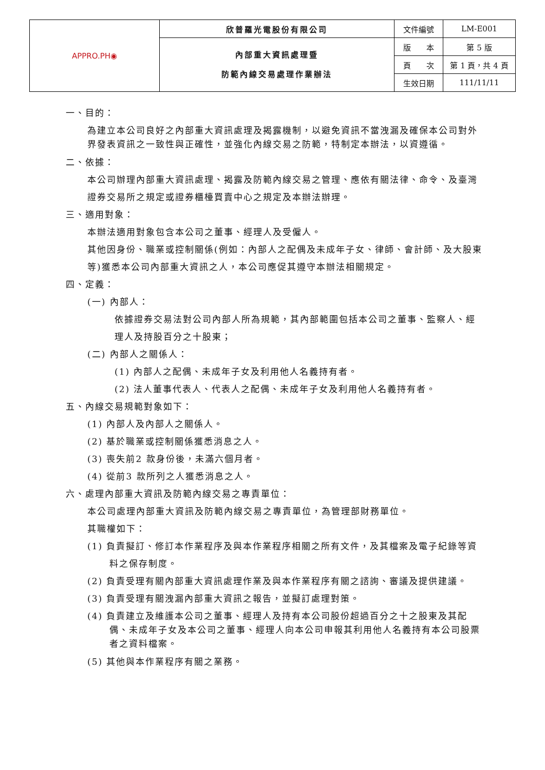| APPRO.PH◉ | 欣普羅光電股份有限公司 | 文件編號 | LM-E001 |
| | 內部重大資訊處理暨 防範內線交易處理作業辦法 | 版 本 | 第 5 版 |
| | | 頁 次 | 第 1 頁，共 4 頁 |
| | | 生效日期 | 111/11/11 |
一、目的：
為建立本公司良好之內部重大資訊處理及揭露機制，以避免資訊不當洩漏及確保本公司對外界發表資訊之一致性與正確性，並強化內線交易之防範，特制定本辦法，以資遵循。
二、依據：
本公司辦理內部重大資訊處理、揭露及防範內線交易之管理、應依有關法律、命令、及臺灣證券交易所之規定或證券櫃檯買賣中心之規定及本辦法辦理。
三、適用對象：
本辦法適用對象包含本公司之董事、經理人及受僱人。
其他因身份、職業或控制關係(例如：內部人之配偶及未成年子女、律師、會計師、及大股東等)獲悉本公司內部重大資訊之人，本公司應促其遵守本辦法相關規定。
四、定義：
(一) 內部人：
依據證券交易法對公司內部人所為規範，其內部範圍包括本公司之董事、監察人、經理人及持股百分之十股東；
(二) 內部人之關係人：
(1) 內部人之配偶、未成年子女及利用他人名義持有者。
(2) 法人董事代表人、代表人之配偶、未成年子女及利用他人名義持有者。
五、內線交易規範對象如下：
(1) 內部人及內部人之關係人。
(2) 基於職業或控制關係獲悉消息之人。
(3) 喪失前2 款身份後，未滿六個月者。
(4) 從前3 款所列之人獲悉消息之人。
六、處理內部重大資訊及防範內線交易之專責單位：
本公司處理內部重大資訊及防範內線交易之專責單位，為管理部財務單位。
其職權如下：
(1) 負責擬訂、修訂本作業程序及與本作業程序相關之所有文件，及其檔案及電子紀錄等資料之保存制度。
(2) 負責受理有關內部重大資訊處理作業及與本作業程序有關之諮詢、審議及提供建議。
(3) 負責受理有關洩漏內部重大資訊之報告，並擬訂處理對策。
(4) 負責建立及維護本公司之董事、經理人及持有本公司股份超過百分之十之股東及其配偶、未成年子女及本公司之董事、經理人向本公司申報其利用他人名義持有本公司股票者之資料檔案。
(5) 其他與本作業程序有關之業務。